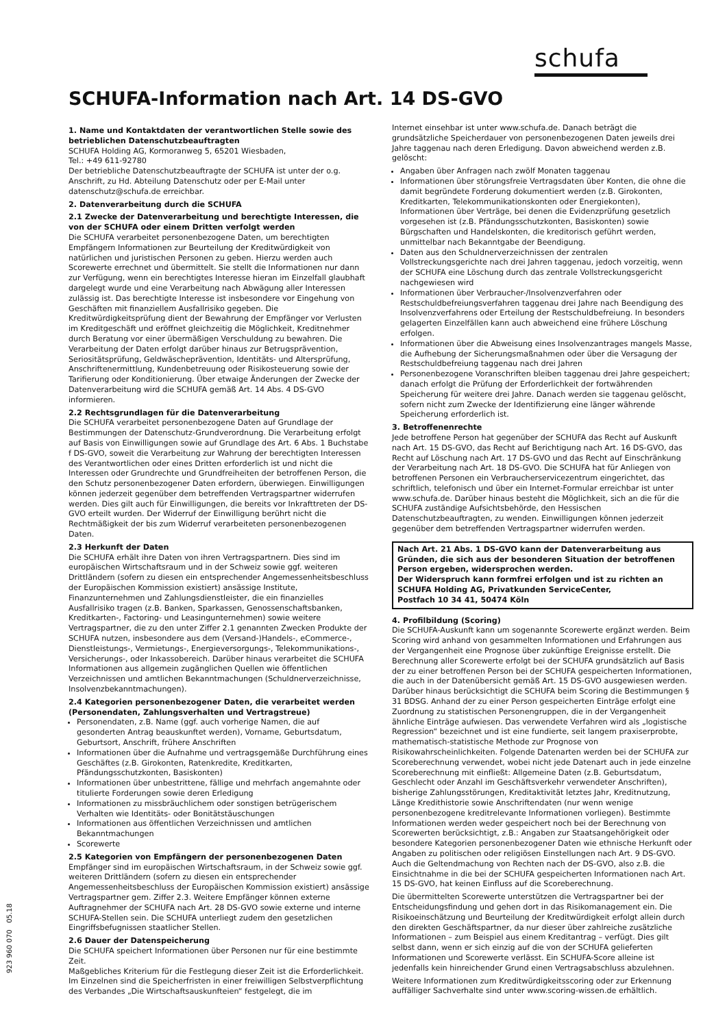schufa
SCHUFA-Information nach Art. 14 DS-GVO
1. Name und Kontaktdaten der verantwortlichen Stelle sowie des betrieblichen Datenschutzbeauftragten
SCHUFA Holding AG, Kormoranweg 5, 65201 Wiesbaden,
Tel.: +49 611-92780
Der betriebliche Datenschutzbeauftragte der SCHUFA ist unter der o.g. Anschrift, zu Hd. Abteilung Datenschutz oder per E-Mail unter datenschutz@schufa.de erreichbar.
2. Datenverarbeitung durch die SCHUFA
2.1 Zwecke der Datenverarbeitung und berechtigte Interessen, die von der SCHUFA oder einem Dritten verfolgt werden
Die SCHUFA verarbeitet personenbezogene Daten, um berechtigten Empfängern Informationen zur Beurteilung der Kreditwürdigkeit von natürlichen und juristischen Personen zu geben. Hierzu werden auch Scorewerte errechnet und übermittelt. Sie stellt die Informationen nur dann zur Verfügung, wenn ein berechtigtes Interesse hieran im Einzelfall glaubhaft dargelegt wurde und eine Verarbeitung nach Abwägung aller Interessen zulässig ist. Das berechtigte Interesse ist insbesondere vor Eingehung von Geschäften mit finanziellem Ausfallrisiko gegeben. Die Kreditwürdigkeitsprüfung dient der Bewahrung der Empfänger vor Verlusten im Kreditgeschäft und eröffnet gleichzeitig die Möglichkeit, Kreditnehmer durch Beratung vor einer übermäßigen Verschuldung zu bewahren. Die Verarbeitung der Daten erfolgt darüber hinaus zur Betrugsprävention, Seriositätsprüfung, Geldwäscheprävention, Identitäts- und Altersprüfung, Anschriftenermittlung, Kundenbetreuung oder Risikosteuerung sowie der Tarifierung oder Konditionierung. Über etwaige Änderungen der Zwecke der Datenverarbeitung wird die SCHUFA gemäß Art. 14 Abs. 4 DS-GVO informieren.
2.2 Rechtsgrundlagen für die Datenverarbeitung
Die SCHUFA verarbeitet personenbezogene Daten auf Grundlage der Bestimmungen der Datenschutz-Grundverordnung. Die Verarbeitung erfolgt auf Basis von Einwilligungen sowie auf Grundlage des Art. 6 Abs. 1 Buchstabe f DS-GVO, soweit die Verarbeitung zur Wahrung der berechtigten Interessen des Verantwortlichen oder eines Dritten erforderlich ist und nicht die Interessen oder Grundrechte und Grundfreiheiten der betroffenen Person, die den Schutz personenbezogener Daten erfordern, überwiegen. Einwilligungen können jederzeit gegenüber dem betreffenden Vertragspartner widerrufen werden. Dies gilt auch für Einwilligungen, die bereits vor Inkrafttreten der DS-GVO erteilt wurden. Der Widerruf der Einwilligung berührt nicht die Rechtmäßigkeit der bis zum Widerruf verarbeiteten personenbezogenen Daten.
2.3 Herkunft der Daten
Die SCHUFA erhält ihre Daten von ihren Vertragspartnern. Dies sind im europäischen Wirtschaftsraum und in der Schweiz sowie ggf. weiteren Drittländern (sofern zu diesen ein entsprechender Angemessenheitsbeschluss der Europäischen Kommission existiert) ansässige Institute, Finanzunternehmen und Zahlungsdienstleister, die ein finanzielles Ausfallrisiko tragen (z.B. Banken, Sparkassen, Genossenschaftsbanken, Kreditkarten-, Factoring- und Leasingunternehmen) sowie weitere Vertragspartner, die zu den unter Ziffer 2.1 genannten Zwecken Produkte der SCHUFA nutzen, insbesondere aus dem (Versand-)Handels-, eCommerce-, Dienstleistungs-, Vermietungs-, Energieversorgungs-, Telekommunikations-, Versicherungs-, oder Inkassobereich. Darüber hinaus verarbeitet die SCHUFA Informationen aus allgemein zugänglichen Quellen wie öffentlichen Verzeichnissen und amtlichen Bekanntmachungen (Schuldnerverzeichnisse, Insolvenzbekanntmachungen).
2.4 Kategorien personenbezogener Daten, die verarbeitet werden (Personendaten, Zahlungsverhalten und Vertragstreue)
Personendaten, z.B. Name (ggf. auch vorherige Namen, die auf gesonderten Antrag beauskunftet werden), Vorname, Geburtsdatum, Geburtsort, Anschrift, frühere Anschriften
Informationen über die Aufnahme und vertragsgemäße Durchführung eines Geschäftes (z.B. Girokonten, Ratenkredite, Kreditkarten, Pfändungsschutzkonten, Basiskonten)
Informationen über unbestrittene, fällige und mehrfach angemahnte oder titulierte Forderungen sowie deren Erledigung
Informationen zu missbräuchlichem oder sonstigen betrügerischem Verhalten wie Identitäts- oder Bonitätstäuschungen
Informationen aus öffentlichen Verzeichnissen und amtlichen Bekanntmachungen
Scorewerte
2.5 Kategorien von Empfängern der personenbezogenen Daten
Empfänger sind im europäischen Wirtschaftsraum, in der Schweiz sowie ggf. weiteren Drittländern (sofern zu diesen ein entsprechender Angemessenheitsbeschluss der Europäischen Kommission existiert) ansässige Vertragspartner gem. Ziffer 2.3. Weitere Empfänger können externe Auftragnehmer der SCHUFA nach Art. 28 DS-GVO sowie externe und interne SCHUFA-Stellen sein. Die SCHUFA unterliegt zudem den gesetzlichen Eingriffsbefugnissen staatlicher Stellen.
2.6 Dauer der Datenspeicherung
Die SCHUFA speichert Informationen über Personen nur für eine bestimmte Zeit.
Maßgebliches Kriterium für die Festlegung dieser Zeit ist die Erforderlichkeit. Im Einzelnen sind die Speicherfristen in einer freiwilligen Selbstverpflichtung des Verbandes „Die Wirtschaftsauskunfteien“ festgelegt, die im
Internet einsehbar ist unter www.schufa.de. Danach beträgt die grundsätzliche Speicherdauer von personenbezogenen Daten jeweils drei Jahre taggenau nach deren Erledigung. Davon abweichend werden z.B. gelöscht:
Angaben über Anfragen nach zwölf Monaten taggenau
Informationen über störungsfreie Vertragsdaten über Konten, die ohne die damit begründete Forderung dokumentiert werden (z.B. Girokonten, Kreditkarten, Telekommunikationskonten oder Energiekonten), Informationen über Verträge, bei denen die Evidenzprüfung gesetzlich vorgesehen ist (z.B. Pfändungsschutzkonten, Basiskonten) sowie Bürgschaften und Handelskonten, die kreditorisch geführt werden, unmittelbar nach Bekanntgabe der Beendigung.
Daten aus den Schuldnerverzeichnissen der zentralen Vollstreckungsgerichte nach drei Jahren taggenau, jedoch vorzeitig, wenn der SCHUFA eine Löschung durch das zentrale Vollstreckungsgericht nachgewiesen wird
Informationen über Verbraucher-/Insolvenzverfahren oder Restschuldbefreiungsverfahren taggenau drei Jahre nach Beendigung des Insolvenzverfahrens oder Erteilung der Restschuldbefreiung. In besonders gelagerten Einzelfällen kann auch abweichend eine frühere Löschung erfolgen.
Informationen über die Abweisung eines Insolvenzantrages mangels Masse, die Aufhebung der Sicherungsmaßnahmen oder über die Versagung der Restschuldbefreiung taggenau nach drei Jahren
Personenbezogene Voranschriften bleiben taggenau drei Jahre gespeichert; danach erfolgt die Prüfung der Erforderlichkeit der fortwährenden Speicherung für weitere drei Jahre. Danach werden sie taggenau gelöscht, sofern nicht zum Zwecke der Identifizierung eine länger währende Speicherung erforderlich ist.
3. Betroffenenrechte
Jede betroffene Person hat gegenüber der SCHUFA das Recht auf Auskunft nach Art. 15 DS-GVO, das Recht auf Berichtigung nach Art. 16 DS-GVO, das Recht auf Löschung nach Art. 17 DS-GVO und das Recht auf Einschränkung der Verarbeitung nach Art. 18 DS-GVO. Die SCHUFA hat für Anliegen von betroffenen Personen ein Verbraucherservicezentrum eingerichtet, das schriftlich, telefonisch und über ein Internet-Formular erreichbar ist unter www.schufa.de. Darüber hinaus besteht die Möglichkeit, sich an die für die SCHUFA zuständige Aufsichtsbehörde, den Hessischen Datenschutzbeauftragten, zu wenden. Einwilligungen können jederzeit gegenüber dem betreffenden Vertragspartner widerrufen werden.
Nach Art. 21 Abs. 1 DS-GVO kann der Datenverarbeitung aus Gründen, die sich aus der besonderen Situation der betroffenen Person ergeben, widersprochen werden.
Der Widerspruch kann formfrei erfolgen und ist zu richten an SCHUFA Holding AG, Privatkunden ServiceCenter,
Postfach 10 34 41, 50474 Köln
4. Profilbildung (Scoring)
Die SCHUFA-Auskunft kann um sogenannte Scorewerte ergänzt werden. Beim Scoring wird anhand von gesammelten Informationen und Erfahrungen aus der Vergangenheit eine Prognose über zukünftige Ereignisse erstellt. Die Berechnung aller Scorewerte erfolgt bei der SCHUFA grundsätzlich auf Basis der zu einer betroffenen Person bei der SCHUFA gespeicherten Informationen, die auch in der Datenübersicht gemäß Art. 15 DS-GVO ausgewiesen werden. Darüber hinaus berücksichtigt die SCHUFA beim Scoring die Bestimmungen § 31 BDSG. Anhand der zu einer Person gespeicherten Einträge erfolgt eine Zuordnung zu statistischen Personengruppen, die in der Vergangenheit ähnliche Einträge aufwiesen. Das verwendete Verfahren wird als „logistische Regression“ bezeichnet und ist eine fundierte, seit langem praxiserprobte, mathematisch-statistische Methode zur Prognose von Risikowahrscheinlichkeiten. Folgende Datenarten werden bei der SCHUFA zur Scoreberechnung verwendet, wobei nicht jede Datenart auch in jede einzelne Scoreberechnung mit einfließt: Allgemeine Daten (z.B. Geburtsdatum, Geschlecht oder Anzahl im Geschäftsverkehr verwendeter Anschriften), bisherige Zahlungsstörungen, Kreditaktivität letztes Jahr, Kreditnutzung, Länge Kredithistorie sowie Anschriftendaten (nur wenn wenige personenbezogene kreditrelevante Informationen vorliegen). Bestimmte Informationen werden weder gespeichert noch bei der Berechnung von Scorewerten berücksichtigt, z.B.: Angaben zur Staatsangehörigkeit oder besondere Kategorien personenbezogener Daten wie ethnische Herkunft oder Angaben zu politischen oder religiösen Einstellungen nach Art. 9 DS-GVO. Auch die Geltendmachung von Rechten nach der DS-GVO, also z.B. die Einsichtnahme in die bei der SCHUFA gespeicherten Informationen nach Art. 15 DS-GVO, hat keinen Einfluss auf die Scoreberechnung.
Die übermittelten Scorewerte unterstützen die Vertragspartner bei der Entscheidungsfindung und gehen dort in das Risikomanagement ein. Die Risikoeinschätzung und Beurteilung der Kreditwürdigkeit erfolgt allein durch den direkten Geschäftspartner, da nur dieser über zahlreiche zusätzliche Informationen – zum Beispiel aus einem Kreditantrag – verfügt. Dies gilt selbst dann, wenn er sich einzig auf die von der SCHUFA gelieferten Informationen und Scorewerte verlässt. Ein SCHUFA-Score alleine ist jedenfalls kein hinreichender Grund einen Vertragsabschluss abzulehnen.
Weitere Informationen zum Kreditwürdigkeitsscoring oder zur Erkennung auffälliger Sachverhalte sind unter www.scoring-wissen.de erhältlich.
923 960 070 05.18